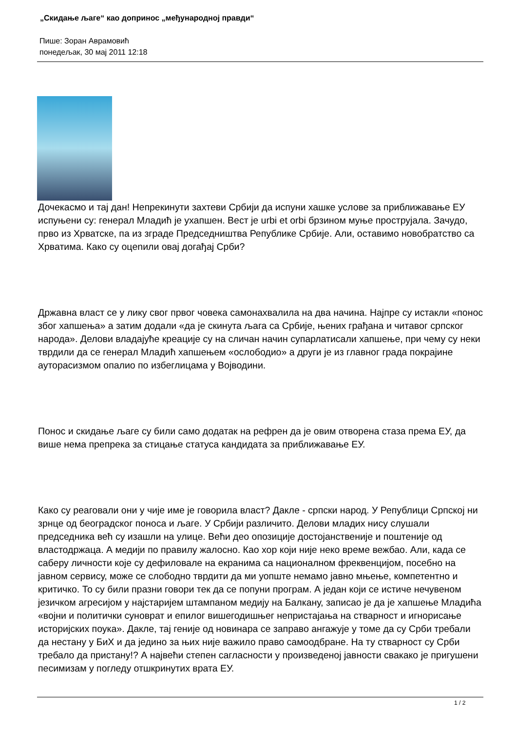„Скидање љаге“ као допринос „међународној правди“
Пише: Зоран Аврамовић
понедељак, 30 мај 2011 12:18
Дочекасмо и тај дан! Непрекинути захтеви Србији да испуни хашке услове за приближавање ЕУ испуњени су: генерал Младић је ухапшен. Вест је urbi et orbi брзином муње прострујала. Зачудо, прво из Хрватске, па из зграде Председништва Републике Србије. Али, оставимо новобратство са Хрватима. Како су оцenили овај догађај Срби?
Државна власт се у лику свог првог човека самонахвалила на два начина. Најпре су истакли «понос због хапшења» а затим додали «да је скинута љага са Србије, њених грађана и читавог српског народа». Делови владајуће креације су на сличан начин супарлатисали хапшење, при чему су неки тврдили да се генерал Младић хапшењем «ослободио» а други је из главног града покрајине ауторасизмом опалио по избеглицама у Војводини.
Понос и скидање љаге су били само додатак на рефрен да је овим отворена стаза према ЕУ, да више нема препрека за стицање статуса кандидата за приближавање ЕУ.
Како су реаговали они у чије име је говорила власт? Дакле - српски народ. У Републици Српској ни зрнце од београдског поноса и љаге. У Србији различито. Делови младих нису слушали председника већ су изашли на улице. Већи део опозиције достојанственије и поштеније од властодржаца. А медији по правилу жалосно. Као хор који није неко време вежбао. Али, када се саберу личности које су дефиловале на екранима са националном фреквенцијом, посебно на јавном сервису, може се слободно тврдити да ми уопште немамо јавно мњење, компетентно и критичко. То су били празни говори тек да се попуни програм. А један који се истиче нечувеном језичком агресијом у најстаријем штампаном медију на Балкану, записао је да је хапшење Младића «војни и политички суноврат и епилог вишегодишњег непристајања на стварност и игнорисање историјских поука». Дакле, тај геније од новинара се заправо ангажује у томе да су Срби требали да нестану у БиХ и да једино за њих није важило право самоодбране. На ту стварност су Срби требало да пристану!? А највећи степен сагласности у произведеној јавности свакако је пригушени песимизам у погледу отшкринутих врата ЕУ.
1 / 2